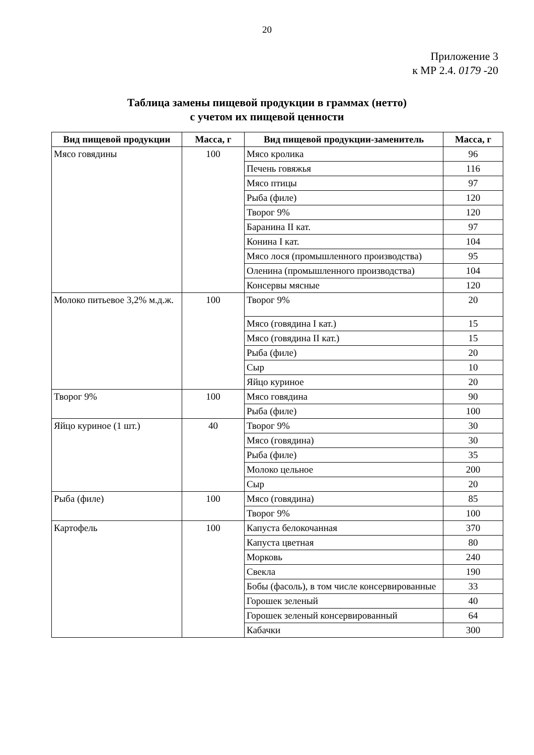20
Приложение 3
к МР 2.4. 0179 -20
Таблица замены пищевой продукции в граммах (нетто)
с учетом их пищевой ценности
| Вид пищевой продукции | Масса, г | Вид пищевой продукции-заменитель | Масса, г |
| --- | --- | --- | --- |
| Мясо говядины | 100 | Мясо кролика | 96 |
| | | Печень говяжья | 116 |
| | | Мясо птицы | 97 |
| | | Рыба (филе) | 120 |
| | | Творог 9% | 120 |
| | | Баранина II кат. | 97 |
| | | Конина I кат. | 104 |
| | | Мясо лося (промышленного производства) | 95 |
| | | Оленина (промышленного производства) | 104 |
| | | Консервы мясные | 120 |
| Молоко питьевое 3,2% м.д.ж. | 100 | Творог 9% | 20 |
| | | Мясо (говядина I кат.) | 15 |
| | | Мясо (говядина II кат.) | 15 |
| | | Рыба (филе) | 20 |
| | | Сыр | 10 |
| | | Яйцо куриное | 20 |
| Творог 9% | 100 | Мясо говядина | 90 |
| | | Рыба (филе) | 100 |
| Яйцо куриное (1 шт.) | 40 | Творог 9% | 30 |
| | | Мясо (говядина) | 30 |
| | | Рыба (филе) | 35 |
| | | Молоко цельное | 200 |
| | | Сыр | 20 |
| Рыба (филе) | 100 | Мясо (говядина) | 85 |
| | | Творог 9% | 100 |
| Картофель | 100 | Капуста белокочанная | 370 |
| | | Капуста цветная | 80 |
| | | Морковь | 240 |
| | | Свекла | 190 |
| | | Бобы (фасоль), в том числе консервированные | 33 |
| | | Горошек зеленый | 40 |
| | | Горошек зеленый консервированный | 64 |
| | | Кабачки | 300 |